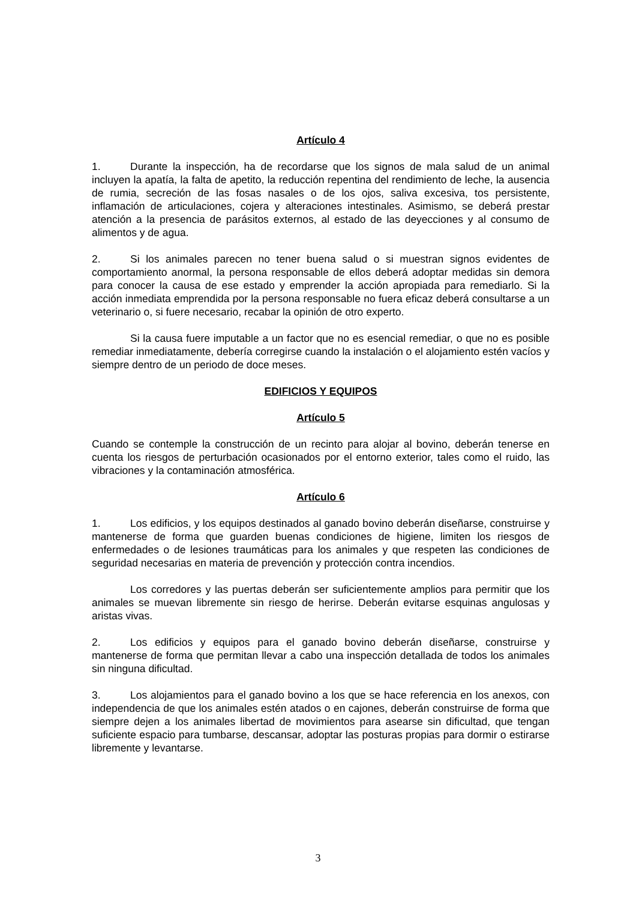Artículo 4
1. Durante la inspección, ha de recordarse que los signos de mala salud de un animal incluyen la apatía, la falta de apetito, la reducción repentina del rendimiento de leche, la ausencia de rumia, secreción de las fosas nasales o de los ojos, saliva excesiva, tos persistente, inflamación de articulaciones, cojera y alteraciones intestinales. Asimismo, se deberá prestar atención a la presencia de parásitos externos, al estado de las deyecciones y al consumo de alimentos y de agua.
2. Si los animales parecen no tener buena salud o si muestran signos evidentes de comportamiento anormal, la persona responsable de ellos deberá adoptar medidas sin demora para conocer la causa de ese estado y emprender la acción apropiada para remediarlo. Si la acción inmediata emprendida por la persona responsable no fuera eficaz deberá consultarse a un veterinario o, si fuere necesario, recabar la opinión de otro experto.
Si la causa fuere imputable a un factor que no es esencial remediar, o que no es posible remediar inmediatamente, debería corregirse cuando la instalación o el alojamiento estén vacíos y siempre dentro de un periodo de doce meses.
EDIFICIOS Y EQUIPOS
Artículo 5
Cuando se contemple la construcción de un recinto para alojar al bovino, deberán tenerse en cuenta los riesgos de perturbación ocasionados por el entorno exterior, tales como el ruido, las vibraciones y la contaminación atmosférica.
Artículo 6
1. Los edificios, y los equipos destinados al ganado bovino deberán diseñarse, construirse y mantenerse de forma que guarden buenas condiciones de higiene, limiten los riesgos de enfermedades o de lesiones traumáticas para los animales y que respeten las condiciones de seguridad necesarias en materia de prevención y protección contra incendios.
Los corredores y las puertas deberán ser suficientemente amplios para permitir que los animales se muevan libremente sin riesgo de herirse. Deberán evitarse esquinas angulosas y aristas vivas.
2. Los edificios y equipos para el ganado bovino deberán diseñarse, construirse y mantenerse de forma que permitan llevar a cabo una inspección detallada de todos los animales sin ninguna dificultad.
3. Los alojamientos para el ganado bovino a los que se hace referencia en los anexos, con independencia de que los animales estén atados o en cajones, deberán construirse de forma que siempre dejen a los animales libertad de movimientos para asearse sin dificultad, que tengan suficiente espacio para tumbarse, descansar, adoptar las posturas propias para dormir o estirarse libremente y levantarse.
3